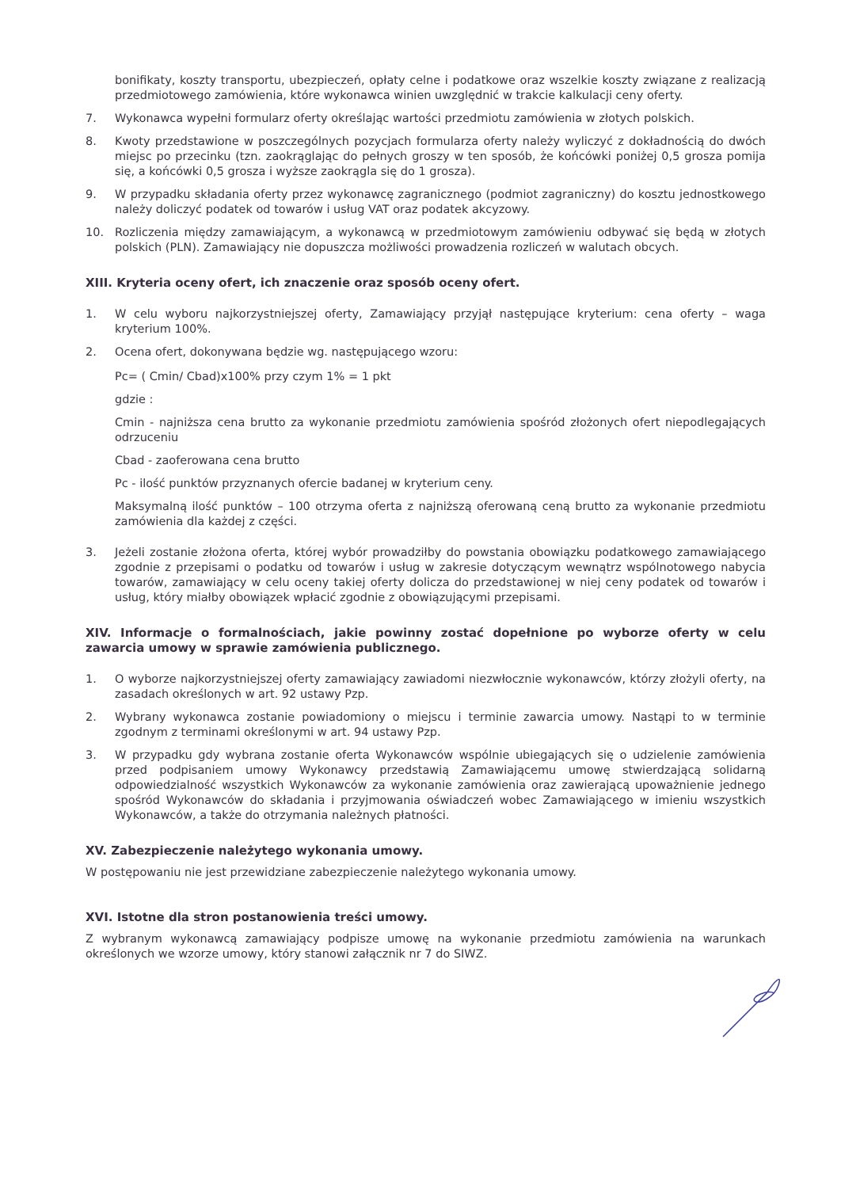bonifikaty, koszty transportu, ubezpieczeń, opłaty celne i podatkowe oraz wszelkie koszty związane z realizacją przedmiotowego zamówienia, które wykonawca winien uwzględnić w trakcie kalkulacji ceny oferty.
7. Wykonawca wypełni formularz oferty określając wartości przedmiotu zamówienia w złotych polskich.
8. Kwoty przedstawione w poszczególnych pozycjach formularza oferty należy wyliczyć z dokładnością do dwóch miejsc po przecinku (tzn. zaokrąglając do pełnych groszy w ten sposób, że końcówki poniżej 0,5 grosza pomija się, a końcówki 0,5 grosza i wyższe zaokrągla się do 1 grosza).
9. W przypadku składania oferty przez wykonawcę zagranicznego (podmiot zagraniczny) do kosztu jednostkowego należy doliczyć podatek od towarów i usług VAT oraz podatek akcyzowy.
10. Rozliczenia między zamawiającym, a wykonawcą w przedmiotowym zamówieniu odbywać się będą w złotych polskich (PLN). Zamawiający nie dopuszcza możliwości prowadzenia rozliczeń w walutach obcych.
XIII. Kryteria oceny ofert, ich znaczenie oraz sposób oceny ofert.
1. W celu wyboru najkorzystniejszej oferty, Zamawiający przyjął następujące kryterium: cena oferty – waga kryterium 100%.
2. Ocena ofert, dokonywana będzie wg. następującego wzoru:
Pc= ( Cmin/ Cbad)x100% przy czym 1% = 1 pkt
gdzie :
Cmin - najniższa cena brutto za wykonanie przedmiotu zamówienia spośród złożonych ofert niepodlegających odrzuceniu
Cbad - zaoferowana cena brutto
Pc - ilość punktów przyznanych ofercie badanej w kryterium ceny.
Maksymalną ilość punktów – 100 otrzyma oferta z najniższą oferowaną ceną brutto za wykonanie przedmiotu zamówienia dla każdej z części.
3. Jeżeli zostanie złożona oferta, której wybór prowadziłby do powstania obowiązku podatkowego zamawiającego zgodnie z przepisami o podatku od towarów i usług w zakresie dotyczącym wewnątrz wspólnotowego nabycia towarów, zamawiający w celu oceny takiej oferty dolicza do przedstawionej w niej ceny podatek od towarów i usług, który miałby obowiązek wpłacić zgodnie z obowiązującymi przepisami.
XIV. Informacje o formalnościach, jakie powinny zostać dopełnione po wyborze oferty w celu zawarcia umowy w sprawie zamówienia publicznego.
1. O wyborze najkorzystniejszej oferty zamawiający zawiadomi niezwłocznie wykonawców, którzy złożyli oferty, na zasadach określonych w art. 92 ustawy Pzp.
2. Wybrany wykonawca zostanie powiadomiony o miejscu i terminie zawarcia umowy. Nastąpi to w terminie zgodnym z terminami określonymi w art. 94 ustawy Pzp.
3. W przypadku gdy wybrana zostanie oferta Wykonawców wspólnie ubiegających się o udzielenie zamówienia przed podpisaniem umowy Wykonawcy przedstawią Zamawiającemu umowę stwierdzającą solidarną odpowiedzialność wszystkich Wykonawców za wykonanie zamówienia oraz zawierającą upoważnienie jednego spośród Wykonawców do składania i przyjmowania oświadczeń wobec Zamawiającego w imieniu wszystkich Wykonawców, a także do otrzymania należnych płatności.
XV. Zabezpieczenie należytego wykonania umowy.
W postępowaniu nie jest przewidziane zabezpieczenie należytego wykonania umowy.
XVI. Istotne dla stron postanowienia treści umowy.
Z wybranym wykonawcą zamawiający podpisze umowę na wykonanie przedmiotu zamówienia na warunkach określonych we wzorze umowy, który stanowi załącznik nr 7 do SIWZ.